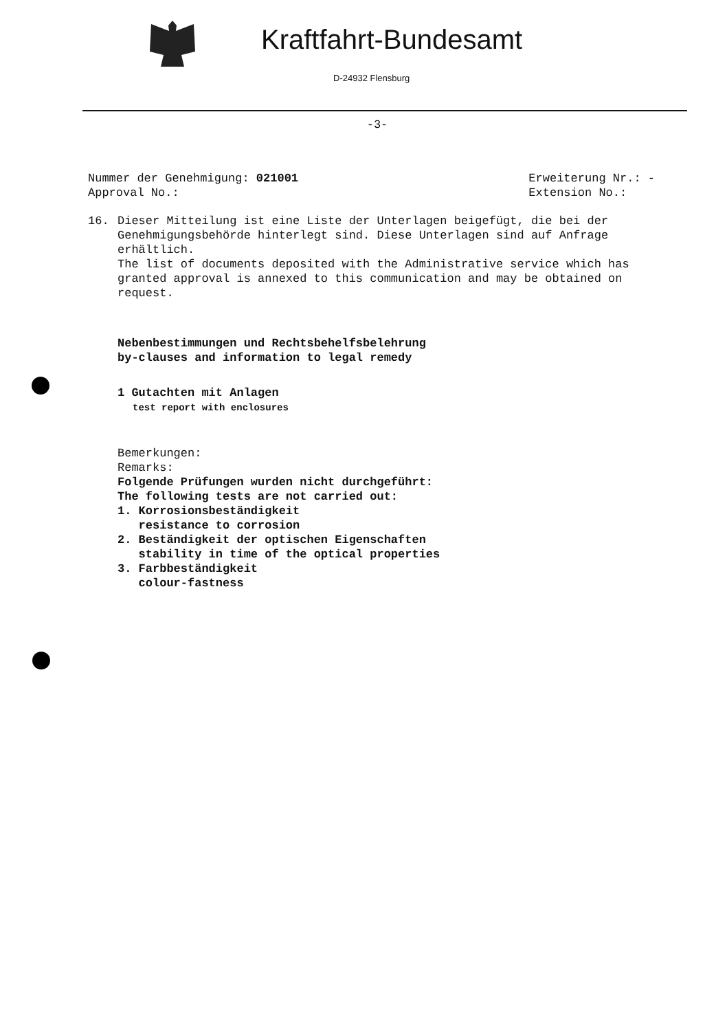Kraftfahrt-Bundesamt
D-24932 Flensburg
-3-
Nummer der Genehmigung: 021001
Approval No.:
Erweiterung Nr.: -
Extension No.:
16. Dieser Mitteilung ist eine Liste der Unterlagen beigefügt, die bei der Genehmigungsbehörde hinterlegt sind. Diese Unterlagen sind auf Anfrage erhältlich.
The list of documents deposited with the Administrative service which has granted approval is annexed to this communication and may be obtained on request.
Nebenbestimmungen und Rechtsbehelfsbelehrung
by-clauses and information to legal remedy
1 Gutachten mit Anlagen
test report with enclosures
Bemerkungen:
Remarks:
Folgende Prüfungen wurden nicht durchgeführt:
The following tests are not carried out:
1. Korrosionsbeständigkeit
resistance to corrosion
2. Beständigkeit der optischen Eigenschaften
stability in time of the optical properties
3. Farbbeständigkeit
colour-fastness